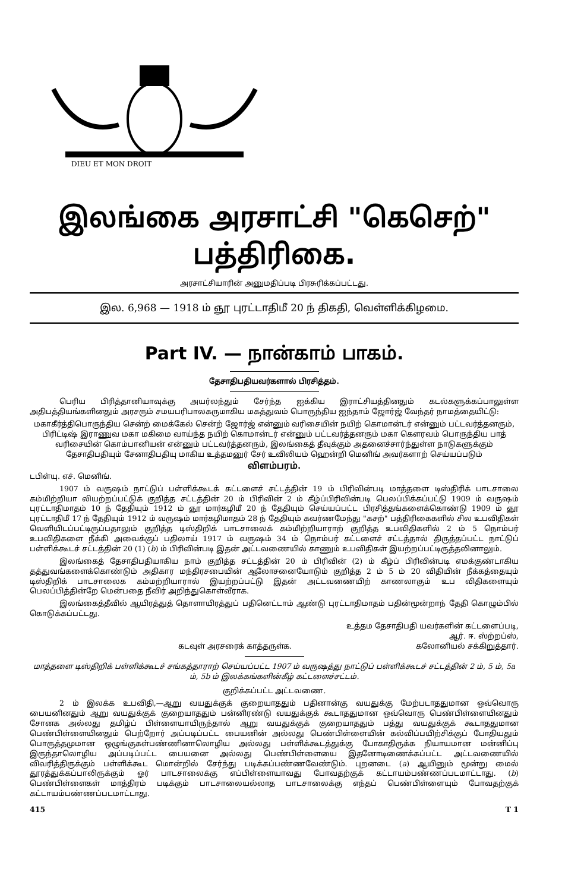DIEU ET MON DROIT
இலங்கை அரசாட்சி "கெசெற்" பத்திரிகை.
அரசாட்சியாரின் அனுமதிப்படி பிரசுரிக்கப்பட்டது.
இல. 6,968 — 1918 ம் ஞூ புரட்டாதிமீ 20 ந் திகதி, வெள்ளிக்கிழமை.
Part IV. — நான்காம் பாகம்.
தேசாதிபதியவர்களால் பிரசித்தம்.
பெரிய பிரித்தானியாவுக்கு அயர்லந்தும் சேர்ந்த ஐக்கிய இராட்சியத்தினதும் கடல்களுக்கப்பாலுள்ள அதிபத்தியங்களினதும் அரசரும் சமயபரிபாலகருமாகிய மகத்துவம் பொருந்திய ஐந்தாம் ஜோர்ஜ் வேந்தர் நாமத்தையிட்டு:
மகாகீர்த்திபொருந்திய சென்ற் மைக்கேல் சென்ற் ஜோர்ஜ் என்னும் வரிசையின் நயிற் கொமான்டர் என்னும் பட்டவர்த்தனரும், பிரிட்டிஷ் இராணுவ மகா மகிமை வாய்ந்த நயிற் கொமான்டர் என்னும் பட்டவர்த்தனரும் மகா கௌரவம் பொருந்திய பாத் வரிசையின் கொம்பானியன் என்னும் பட்டவர்த்தனரும், இலங்கைத் தீவுக்கும் அதனைச்சார்ந்துள்ள நாடுகளுக்கும் தேசாதிபதியும் சேனாதிபதியு மாகிய உத்தமனுர் சேர் உவிலியம் ஹென்றி மெனிங் அவர்களாற் செய்யப்படும்
விளம்பரம்.
டபிள்யு. எச். மெனிங்.
1907 ம் வருஷம் நாட்டுப் பள்ளிக்கூடக் கட்டளைச் சட்டத்தின் 19 ம் பிரிவின்படி மாத்தளை டிஸ்திரிக் பாடசாலை கம்மிற்றியா லியற்றப்பட்டுக் குறித்த சட்டத்தின் 20 ம் பிரிவின் 2 ம் கீழ்ப்பிரிவின்படி பெலப்பிக்கப்பட்டு 1909 ம் வருஷம் புரட்டாதிமாதம் 10 ந் தேதியும் 1912 ம் ஞூ மார்கழிமீ 20 ந் தேதியும் செய்யப்பட்ட பிரசித்தங்களைக்கொண்டு 1909 ம் ஞூ புரட்டாதிமீ 17 ந் தேதியும் 1912 ம் வருஷம் மார்கழிமாதம் 28 ந் தேதியும் கவர்ணமேந்து "கசற்" பத்திரிகைகளில் சில உபவிதிகள் வெளியிடப்பட்டிருப்பதாலும் குறித்த டிஸ்திறிக் பாடசாலைக் கம்மிற்றியாராற் குறித்த உபவிதிகளில் 2 ம் 5 நொம்பர் உபவிதிகளை நீக்கி அவைக்குப் பதிலாய் 1917 ம் வருஷம் 34 ம் நொம்பர் கட்டளைச் சட்டத்தால் திருத்தப்பட்ட நாட்டுப் பள்ளிக்கூடச் சட்டத்தின் 20 (1) (b) ம் பிரிவின்படி இதன் அட்டவணையில் காணும் உபவிதிகள் இயற்றப்பட்டிருத்தலினாலும்.
இலங்கைத் தேசாதிபதியாகிய நாம் குறித்த சட்டத்தின் 20 ம் பிரிவின் (2) ம் கீழ்ப் பிரிவின்படி எமக்குண்டாகிய தத்துவங்களைக்கொண்டும் அதிகார மந்திரசபையின் ஆலோசனையோடும் குறித்த 2 ம் 5 ம் 20 விதியின் நீக்கத்தையும் டிஸ்திறிக் பாடசாலைக கம்மற்றியாரால் இயற்றப்பட்டு இதன் அட்டவணையிற் காணலாகும் உப விதிகளையும் பெலப்பித்தின்றே மென்பதை நீவிர் அறிந்துகொள்வீராக.
இலங்கைத்தீவில் ஆயிரத்துத் தொளாயிரத்துப் பதினெட்டாம் ஆண்டு புரட்டாதிமாதம் பதின்மூன்றாந் தேதி கொழும்பில் கொடுக்கப்பட்டது.
உத்தம தேசாதிபதி யவர்களின் கட்டளைப்படி,
ஆர். ஈ. ஸ்ற்றப்ஸ்,
கடவுள் அரசரைக் காத்தருள்க. கலோனியல் சக்கிறுத்தார்.
மாத்தளை டிஸ்திறிக் பள்ளிக்கூடச் சங்கத்தாராற் செய்யப்பட்ட 1907 ம் வருஷத்து நாட்டுப் பள்ளிக்கூடச் சட்டத்தின் 2 ம், 5 ம், 5a ம், 5b ம் இலக்கங்களின்கீழ் கட்டளைச்சட்டம்.
குறிக்கப்பட்ட அட்டவணை.
2 ம் இலக்க உபவிதி,—ஆறு வயதுக்குக் குறையாததும் பதினான்கு வயதுக்கு மேற்படாததுமான ஒவ்வொரு பையனினதும் ஆறு வயதுக்குக் குறையாததும் பன்னிரண்டு வயதுக்குக் கூடாததுமான ஒவ்வொரு பெண்பிள்ளையினதும் சோனக அல்லது தமிழ்ப் பிள்ளையாயிருந்தால் ஆறு வயதுக்குக் குறையாததும் பத்து வயதுக்குக் கூடாததுமான பெண்பிள்ளையினதும் பெற்றோர் அப்படிப்பட்ட பையனின் அல்லது பெண்பிள்ளையின் கல்விப்பயிற்சிக்குப் போதியதும் பொருத்தமுமான ஒழுங்குகள்பண்ணினாலொழிய அல்லது பள்ளிக்கூடத்துக்கு போகாதிருக்க நியாயமான மன்னிப்பு இருந்தாலொழிய அப்படிப்பட்ட பையனை அல்லது பெண்பிள்ளையை இதனோடிணைக்கப்பட்ட அட்டவணையில் விவரித்திருக்கும் பள்ளிக்கூட மொன்றில் சேர்ந்து படிக்கப்பண்ணவேண்டும். புறனடை (a) ஆயினும் மூன்று மைல் தூரத்துக்கப்பாலிருக்கும் ஓர் பாடசாலைக்கு எப்பிள்ளையாவது போவதற்குக் கட்டாயம்பண்ணப்படமாட்டாது. (b) பெண்பிள்ளைகள் மாத்திரம் படிக்கும் பாடசாலையல்லாத பாடசாலைக்கு எந்தப் பெண்பிள்ளையும் போவதற்குக் கட்டாயம்பண்ணப்படமாட்டாது.
415 T 1